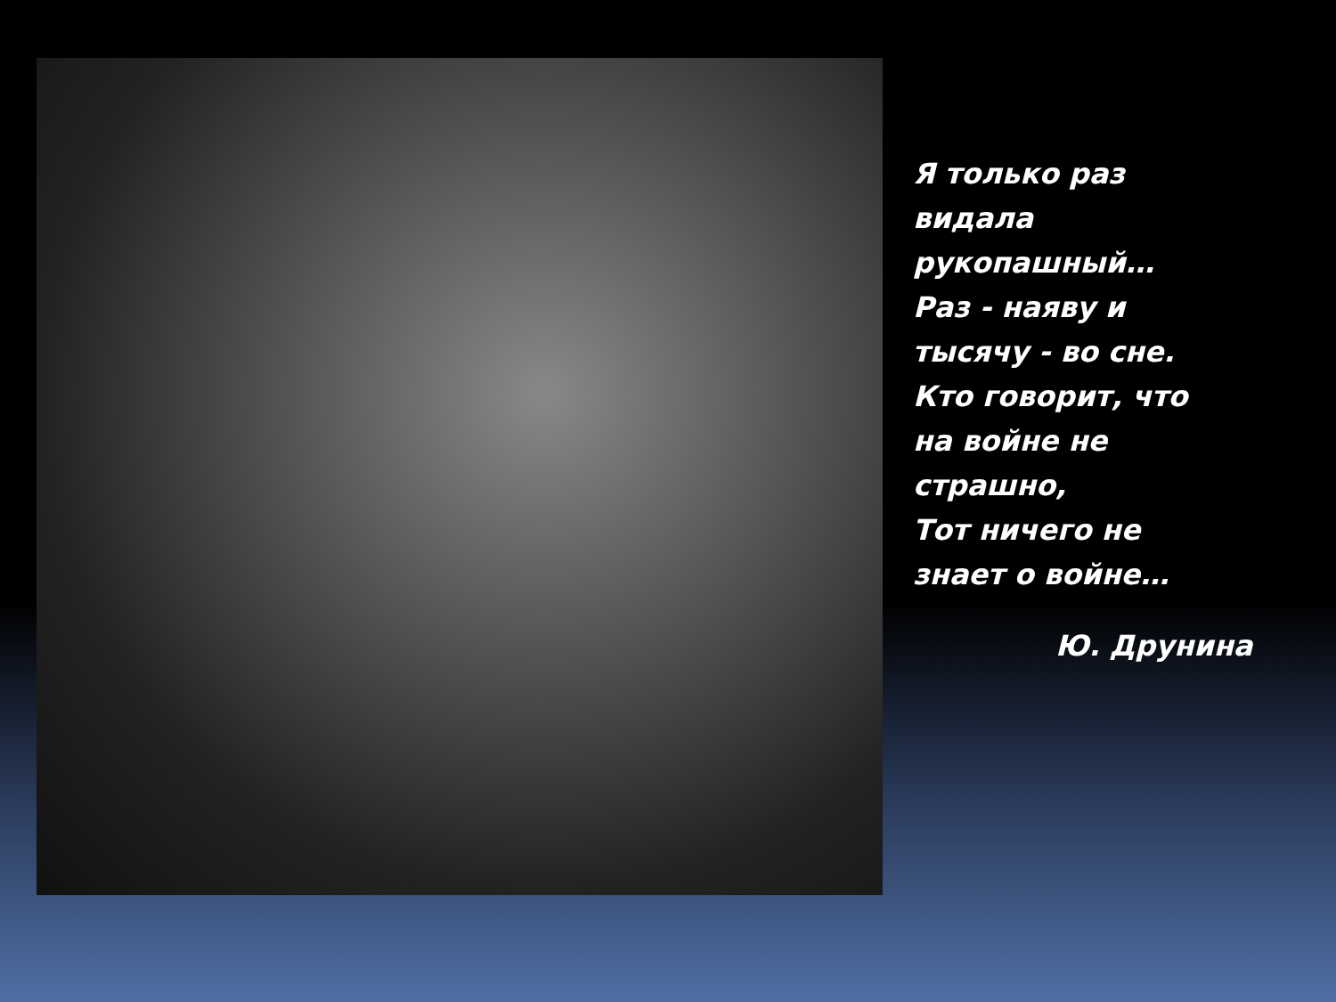Я только раз
видала
рукопашный…
Раз - наяву и
тысячу - во сне.
Кто говорит, что
на войне не
страшно,
Тот ничего не
знает о войне…
Ю. Друнина